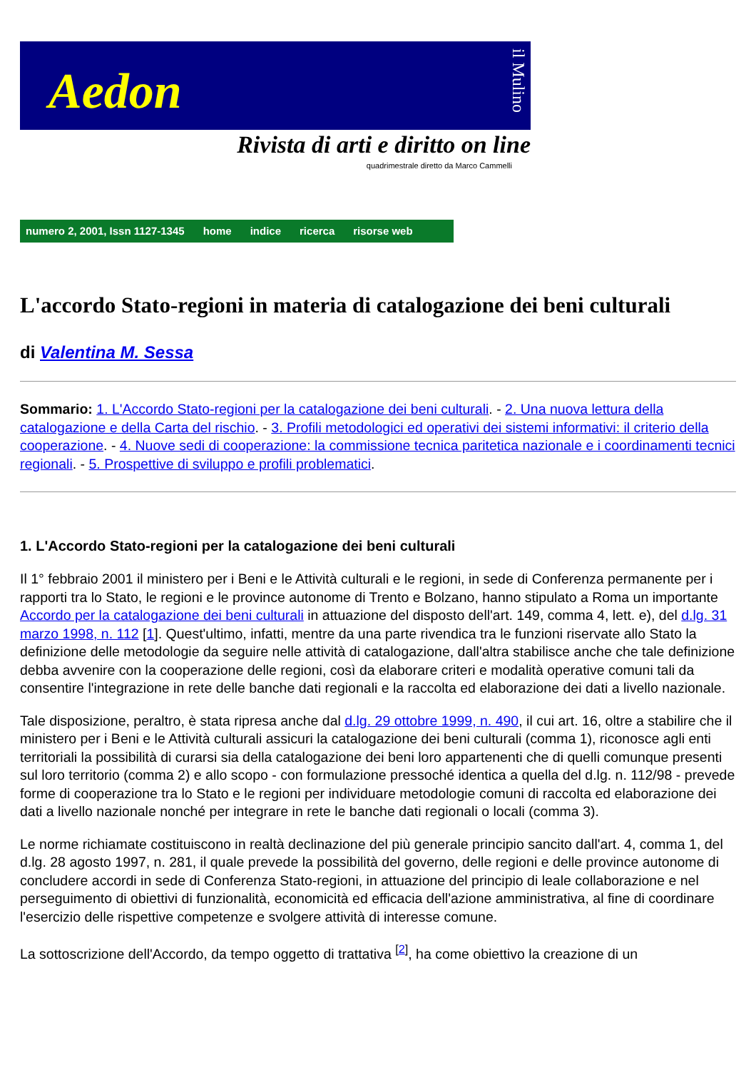Aedon
il Mulino
Rivista di arti e diritto on line
quadrimestrale diretto da Marco Cammelli
numero 2, 2001, Issn 1127-1345 home indice ricerca risorse web
L'accordo Stato-regioni in materia di catalogazione dei beni culturali
di Valentina M. Sessa
Sommario: 1. L'Accordo Stato-regioni per la catalogazione dei beni culturali. - 2. Una nuova lettura della catalogazione e della Carta del rischio. - 3. Profili metodologici ed operativi dei sistemi informativi: il criterio della cooperazione. - 4. Nuove sedi di cooperazione: la commissione tecnica paritetica nazionale e i coordinamenti tecnici regionali. - 5. Prospettive di sviluppo e profili problematici.
1. L'Accordo Stato-regioni per la catalogazione dei beni culturali
Il 1° febbraio 2001 il ministero per i Beni e le Attività culturali e le regioni, in sede di Conferenza permanente per i rapporti tra lo Stato, le regioni e le province autonome di Trento e Bolzano, hanno stipulato a Roma un importante Accordo per la catalogazione dei beni culturali in attuazione del disposto dell'art. 149, comma 4, lett. e), del d.lg. 31 marzo 1998, n. 112 [1]. Quest'ultimo, infatti, mentre da una parte rivendica tra le funzioni riservate allo Stato la definizione delle metodologie da seguire nelle attività di catalogazione, dall'altra stabilisce anche che tale definizione debba avvenire con la cooperazione delle regioni, così da elaborare criteri e modalità operative comuni tali da consentire l'integrazione in rete delle banche dati regionali e la raccolta ed elaborazione dei dati a livello nazionale.
Tale disposizione, peraltro, è stata ripresa anche dal d.lg. 29 ottobre 1999, n. 490, il cui art. 16, oltre a stabilire che il ministero per i Beni e le Attività culturali assicuri la catalogazione dei beni culturali (comma 1), riconosce agli enti territoriali la possibilità di curarsi sia della catalogazione dei beni loro appartenenti che di quelli comunque presenti sul loro territorio (comma 2) e allo scopo - con formulazione pressoché identica a quella del d.lg. n. 112/98 - prevede forme di cooperazione tra lo Stato e le regioni per individuare metodologie comuni di raccolta ed elaborazione dei dati a livello nazionale nonché per integrare in rete le banche dati regionali o locali (comma 3).
Le norme richiamate costituiscono in realtà declinazione del più generale principio sancito dall'art. 4, comma 1, del d.lg. 28 agosto 1997, n. 281, il quale prevede la possibilità del governo, delle regioni e delle province autonome di concludere accordi in sede di Conferenza Stato-regioni, in attuazione del principio di leale collaborazione e nel perseguimento di obiettivi di funzionalità, economicità ed efficacia dell'azione amministrativa, al fine di coordinare l'esercizio delle rispettive competenze e svolgere attività di interesse comune.
La sottoscrizione dell'Accordo, da tempo oggetto di trattativa <sup>[2]</sup>, ha come obiettivo la creazione di un